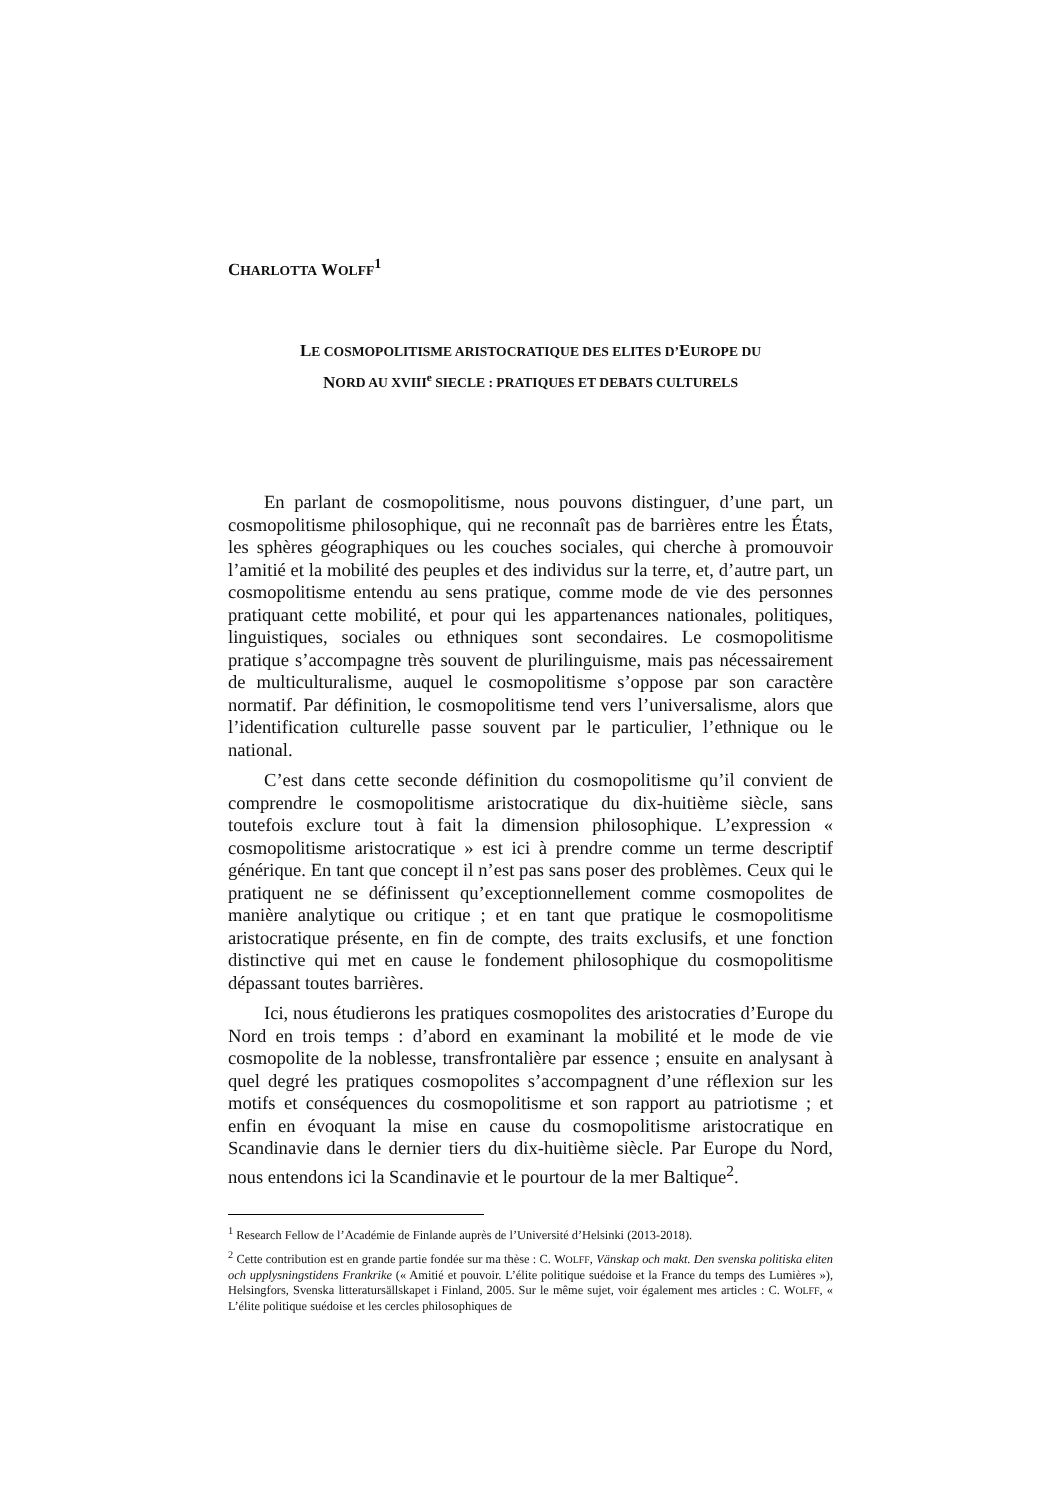CHARLOTTA WOLFF<sup>1</sup>
LE COSMOPOLITISME ARISTOCRATIQUE DES ELITES D’EUROPE DU
NORD AU XVIII<sup>e</sup> SIECLE : PRATIQUES ET DEBATS CULTURELS
En parlant de cosmopolitisme, nous pouvons distinguer, d’une part, un cosmopolitisme philosophique, qui ne reconnaît pas de barrières entre les États, les sphères géographiques ou les couches sociales, qui cherche à promouvoir l’amitié et la mobilité des peuples et des individus sur la terre, et, d’autre part, un cosmopolitisme entendu au sens pratique, comme mode de vie des personnes pratiquant cette mobilité, et pour qui les appartenances nationales, politiques, linguistiques, sociales ou ethniques sont secondaires. Le cosmopolitisme pratique s’accompagne très souvent de plurilinguisme, mais pas nécessairement de multiculturalisme, auquel le cosmopolitisme s’oppose par son caractère normatif. Par définition, le cosmopolitisme tend vers l’universalisme, alors que l’identification culturelle passe souvent par le particulier, l’ethnique ou le national.
C’est dans cette seconde définition du cosmopolitisme qu’il convient de comprendre le cosmopolitisme aristocratique du dix-huitième siècle, sans toutefois exclure tout à fait la dimension philosophique. L’expression « cosmopolitisme aristocratique » est ici à prendre comme un terme descriptif générique. En tant que concept il n’est pas sans poser des problèmes. Ceux qui le pratiquent ne se définissent qu’exceptionnellement comme cosmopolites de manière analytique ou critique ; et en tant que pratique le cosmopolitisme aristocratique présente, en fin de compte, des traits exclusifs, et une fonction distinctive qui met en cause le fondement philosophique du cosmopolitisme dépassant toutes barrières.
Ici, nous étudierons les pratiques cosmopolites des aristocraties d’Europe du Nord en trois temps : d’abord en examinant la mobilité et le mode de vie cosmopolite de la noblesse, transfrontalière par essence ; ensuite en analysant à quel degré les pratiques cosmopolites s’accompagnent d’une réflexion sur les motifs et conséquences du cosmopolitisme et son rapport au patriotisme ; et enfin en évoquant la mise en cause du cosmopolitisme aristocratique en Scandinavie dans le dernier tiers du dix-huitième siècle. Par Europe du Nord, nous entendons ici la Scandinavie et le pourtour de la mer Baltique<sup>2</sup>.
<sup>1</sup> Research Fellow de l’Académie de Finlande auprès de l’Université d’Helsinki (2013-2018).
<sup>2</sup> Cette contribution est en grande partie fondée sur ma thèse : C. WOLFF, Vänskap och makt. Den svenska politiska eliten och upplysningstidens Frankrike (« Amitié et pouvoir. L’élite politique suédoise et la France du temps des Lumières »), Helsingfors, Svenska litteratursällskapet i Finland, 2005. Sur le même sujet, voir également mes articles : C. WOLFF, « L’élite politique suédoise et les cercles philosophiques de